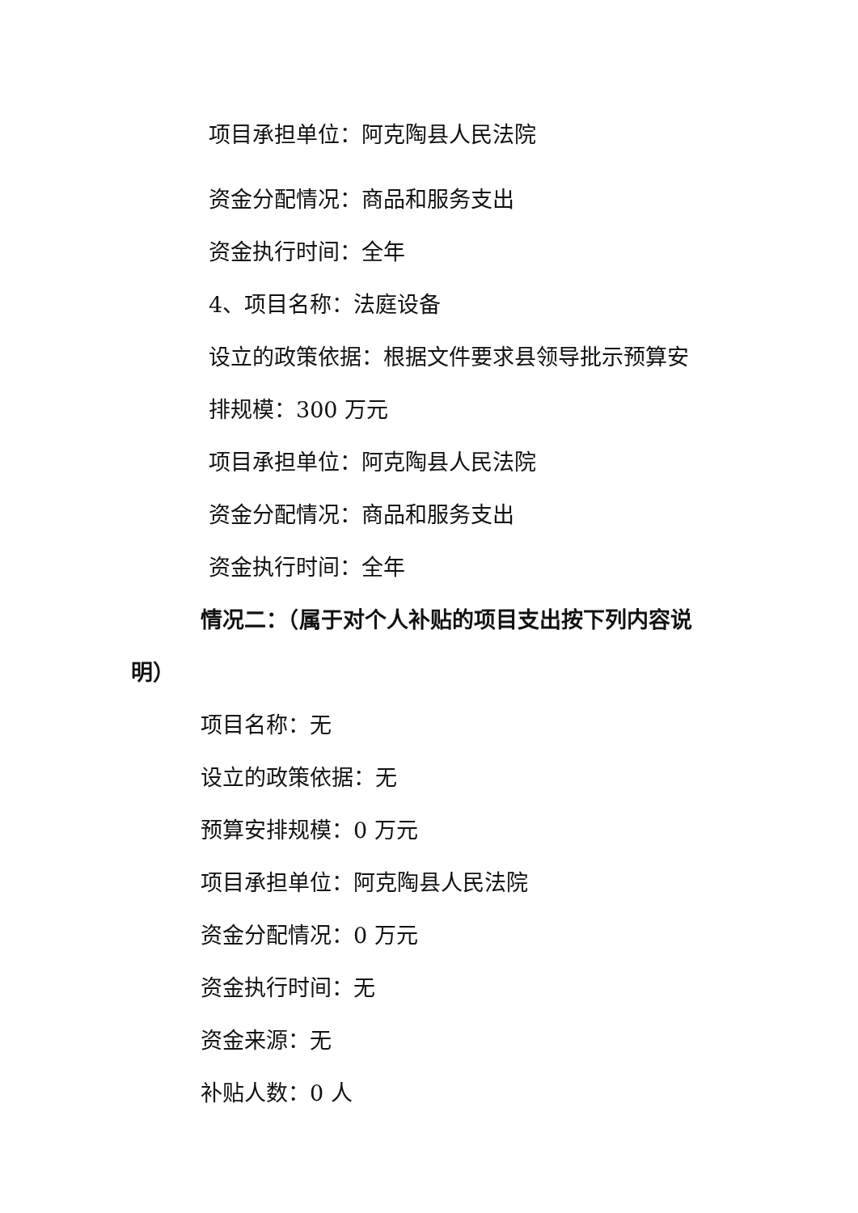项目承担单位：阿克陶县人民法院
资金分配情况：商品和服务支出
资金执行时间：全年
4、项目名称：法庭设备
设立的政策依据：根据文件要求县领导批示预算安
排规模：300 万元
项目承担单位：阿克陶县人民法院
资金分配情况：商品和服务支出
资金执行时间：全年
情况二：（属于对个人补贴的项目支出按下列内容说
明）
项目名称：无
设立的政策依据：无
预算安排规模：0 万元
项目承担单位：阿克陶县人民法院
资金分配情况：0 万元
资金执行时间：无
资金来源：无
补贴人数：0 人